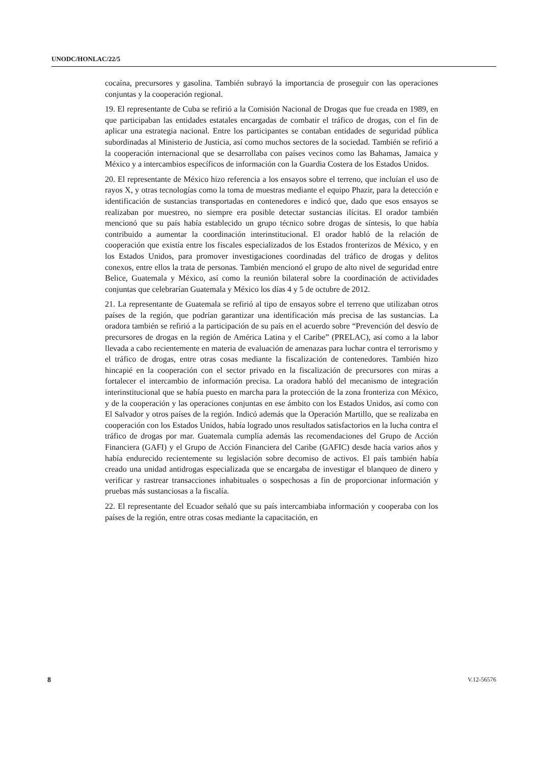UNODC/HONLAC/22/5
cocaína, precursores y gasolina. También subrayó la importancia de proseguir con las operaciones conjuntas y la cooperación regional.
19. El representante de Cuba se refirió a la Comisión Nacional de Drogas que fue creada en 1989, en que participaban las entidades estatales encargadas de combatir el tráfico de drogas, con el fin de aplicar una estrategia nacional. Entre los participantes se contaban entidades de seguridad pública subordinadas al Ministerio de Justicia, así como muchos sectores de la sociedad. También se refirió a la cooperación internacional que se desarrollaba con países vecinos como las Bahamas, Jamaica y México y a intercambios específicos de información con la Guardia Costera de los Estados Unidos.
20. El representante de México hizo referencia a los ensayos sobre el terreno, que incluían el uso de rayos X, y otras tecnologías como la toma de muestras mediante el equipo Phazir, para la detección e identificación de sustancias transportadas en contenedores e indicó que, dado que esos ensayos se realizaban por muestreo, no siempre era posible detectar sustancias ilícitas. El orador también mencionó que su país había establecido un grupo técnico sobre drogas de síntesis, lo que había contribuido a aumentar la coordinación interinstitucional. El orador habló de la relación de cooperación que existía entre los fiscales especializados de los Estados fronterizos de México, y en los Estados Unidos, para promover investigaciones coordinadas del tráfico de drogas y delitos conexos, entre ellos la trata de personas. También mencionó el grupo de alto nivel de seguridad entre Belice, Guatemala y México, así como la reunión bilateral sobre la coordinación de actividades conjuntas que celebrarían Guatemala y México los días 4 y 5 de octubre de 2012.
21. La representante de Guatemala se refirió al tipo de ensayos sobre el terreno que utilizaban otros países de la región, que podrían garantizar una identificación más precisa de las sustancias. La oradora también se refirió a la participación de su país en el acuerdo sobre “Prevención del desvío de precursores de drogas en la región de América Latina y el Caribe” (PRELAC), así como a la labor llevada a cabo recientemente en materia de evaluación de amenazas para luchar contra el terrorismo y el tráfico de drogas, entre otras cosas mediante la fiscalización de contenedores. También hizo hincapié en la cooperación con el sector privado en la fiscalización de precursores con miras a fortalecer el intercambio de información precisa. La oradora habló del mecanismo de integración interinstitucional que se había puesto en marcha para la protección de la zona fronteriza con México, y de la cooperación y las operaciones conjuntas en ese ámbito con los Estados Unidos, así como con El Salvador y otros países de la región. Indicó además que la Operación Martillo, que se realizaba en cooperación con los Estados Unidos, había logrado unos resultados satisfactorios en la lucha contra el tráfico de drogas por mar. Guatemala cumplía además las recomendaciones del Grupo de Acción Financiera (GAFI) y el Grupo de Acción Financiera del Caribe (GAFIC) desde hacía varios años y había endurecido recientemente su legislación sobre decomiso de activos. El país también había creado una unidad antidrogas especializada que se encargaba de investigar el blanqueo de dinero y verificar y rastrear transacciones inhabituales o sospechosas a fin de proporcionar información y pruebas más sustanciosas a la fiscalía.
22. El representante del Ecuador señaló que su país intercambiaba información y cooperaba con los países de la región, entre otras cosas mediante la capacitación, en
8 V.12-56576